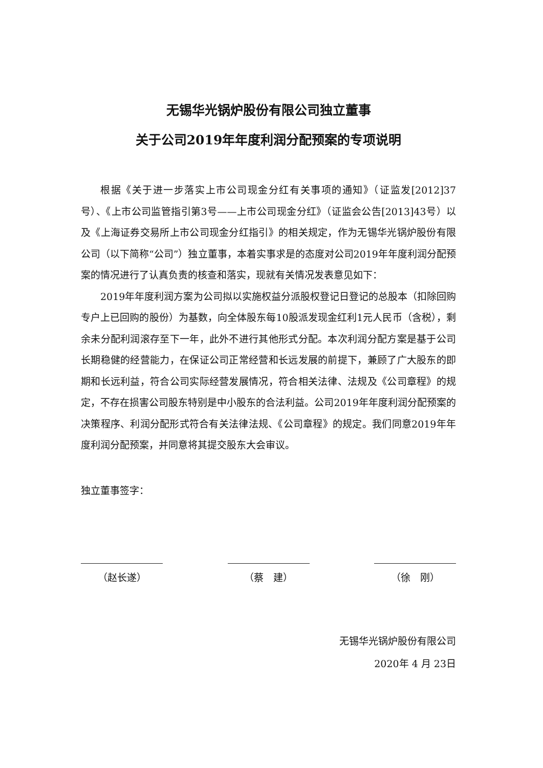无锡华光锅炉股份有限公司独立董事
关于公司2019年年度利润分配预案的专项说明
根据《关于进一步落实上市公司现金分红有关事项的通知》（证监发[2012]37号）、《上市公司监管指引第3号——上市公司现金分红》（证监会公告[2013]43号）以及《上海证券交易所上市公司现金分红指引》的相关规定，作为无锡华光锅炉股份有限公司（以下简称“公司”）独立董事，本着实事求是的态度对公司2019年年度利润分配预案的情况进行了认真负责的核查和落实，现就有关情况发表意见如下：
2019年年度利润方案为公司拟以实施权益分派股权登记日登记的总股本（扣除回购专户上已回购的股份）为基数，向全体股东每10股派发现金红利1元人民币（含税），剩余未分配利润滚存至下一年，此外不进行其他形式分配。本次利润分配方案是基于公司长期稳健的经营能力，在保证公司正常经营和长远发展的前提下，兼顾了广大股东的即期和长远利益，符合公司实际经营发展情况，符合相关法律、法规及《公司章程》的规定，不存在损害公司股东特别是中小股东的合法利益。公司2019年年度利润分配预案的决策程序、利润分配形式符合有关法律法规、《公司章程》的规定。我们同意2019年年度利润分配预案，并同意将其提交股东大会审议。
独立董事签字：
（赵长遂） （蔡　建） （徐　刚）
无锡华光锅炉股份有限公司
2020年 4 月 23日